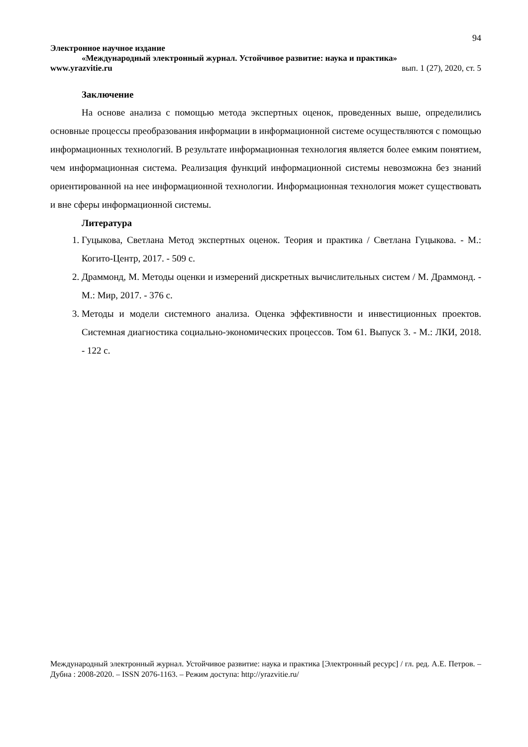94
Электронное научное издание
«Международный электронный журнал. Устойчивое развитие: наука и практика»
www.yrazvitie.ru вып. 1 (27), 2020, ст. 5
Заключение
На основе анализа с помощью метода экспертных оценок, проведенных выше, определились основные процессы преобразования информации в информационной системе осуществляются с помощью информационных технологий. В результате информационная технология является более емким понятием, чем информационная система. Реализация функций информационной системы невозможна без знаний ориентированной на нее информационной технологии. Информационная технология может существовать и вне сферы информационной системы.
Литература
1. Гуцыкова, Светлана Метод экспертных оценок. Теория и практика / Светлана Гуцыкова. - М.: Когито-Центр, 2017. - 509 с.
2. Драммонд, М. Методы оценки и измерений дискретных вычислительных систем / М. Драммонд. - М.: Мир, 2017. - 376 с.
3. Методы и модели системного анализа. Оценка эффективности и инвестиционных проектов. Системная диагностика социально-экономических процессов. Том 61. Выпуск 3. - М.: ЛКИ, 2018. - 122 с.
Международный электронный журнал. Устойчивое развитие: наука и практика [Электронный ресурс] / гл. ред. А.Е. Петров. – Дубна : 2008-2020. – ISSN 2076-1163. – Режим доступа: http://yrazvitie.ru/